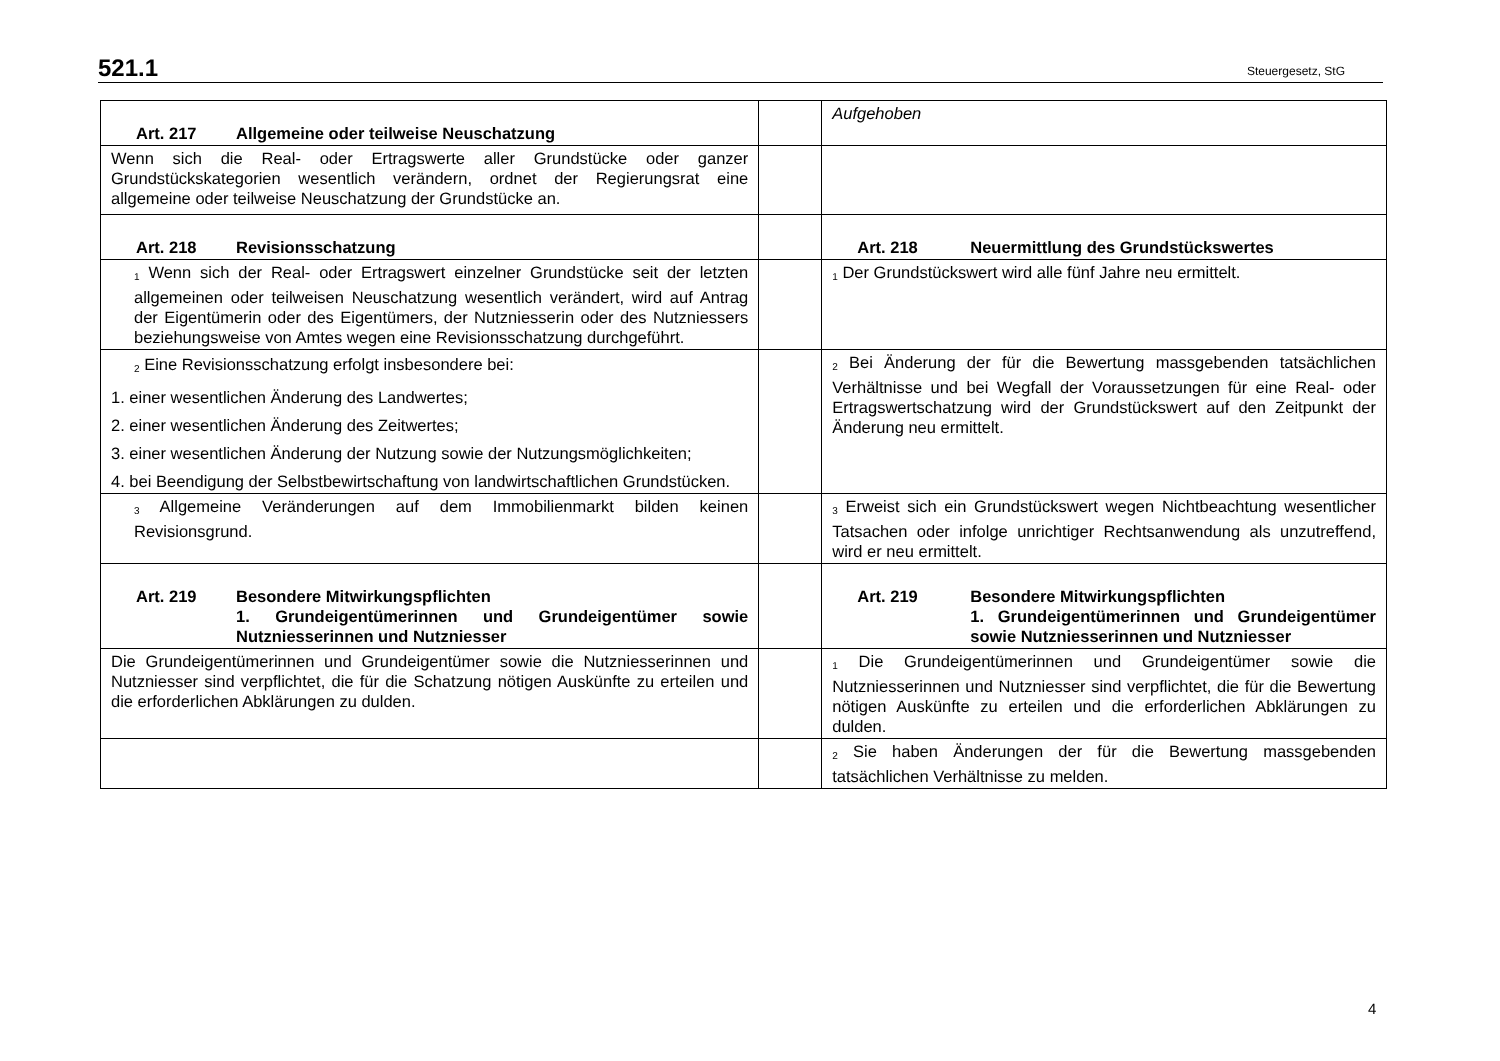521.1 Steuergesetz, StG
| Art. 217 Allgemeine oder teilweise Neuschatzung | | Aufgehoben |
| Wenn sich die Real- oder Ertragswerte aller Grundstücke oder ganzer Grundstückskategorien wesentlich verändern, ordnet der Regierungsrat eine allgemeine oder teilweise Neuschatzung der Grundstücke an. | | |
| Art. 218 Revisionsschatzung | | Art. 218 Neuermittlung des Grundstückswertes |
| <sup>1</sup> Wenn sich der Real- oder Ertragswert einzelner Grundstücke seit der letzten allgemeinen oder teilweisen Neuschatzung wesentlich verändert, wird auf Antrag der Eigentümerin oder des Eigentümers, der Nutzniesserin oder des Nutzniessers beziehungsweise von Amtes wegen eine Revisionsschatzung durchgeführt. | | <sup>1</sup> Der Grundstückswert wird alle fünf Jahre neu ermittelt. |
| <sup>2</sup> Eine Revisionsschatzung erfolgt insbesondere bei: 1. einer wesentlichen Änderung des Landwertes; 2. einer wesentlichen Änderung des Zeitwertes; 3. einer wesentlichen Änderung der Nutzung sowie der Nutzungsmöglichkeiten; 4. bei Beendigung der Selbstbewirtschaftung von landwirtschaftlichen Grundstücken. | | <sup>2</sup> Bei Änderung der für die Bewertung massgebenden tatsächlichen Verhältnisse und bei Wegfall der Voraussetzungen für eine Real- oder Ertragswertschatzung wird der Grundstückswert auf den Zeitpunkt der Änderung neu ermittelt. |
| <sup>3</sup> Allgemeine Veränderungen auf dem Immobilienmarkt bilden keinen Revisionsgrund. | | <sup>3</sup> Erweist sich ein Grundstückswert wegen Nichtbeachtung wesentlicher Tatsachen oder infolge unrichtiger Rechtsanwendung als unzutreffend, wird er neu ermittelt. |
| Art. 219 Besondere Mitwirkungspflichten 1. Grundeigentümerinnen und Grundeigentümer sowie Nutzniesserinnen und Nutzniesser | | Art. 219 Besondere Mitwirkungspflichten 1. Grundeigentümerinnen und Grundeigentümer sowie Nutzniesserinnen und Nutzniesser |
| Die Grundeigentümerinnen und Grundeigentümer sowie die Nutzniesserinnen und Nutzniesser sind verpflichtet, die für die Schatzung nötigen Auskünfte zu erteilen und die erforderlichen Abklärungen zu dulden. | | <sup>1</sup> Die Grundeigentümerinnen und Grundeigentümer sowie die Nutzniesserinnen und Nutzniesser sind verpflichtet, die für die Bewertung nötigen Auskünfte zu erteilen und die erforderlichen Abklärungen zu dulden. |
| | | <sup>2</sup> Sie haben Änderungen der für die Bewertung massgebenden tatsächlichen Verhältnisse zu melden. |
4